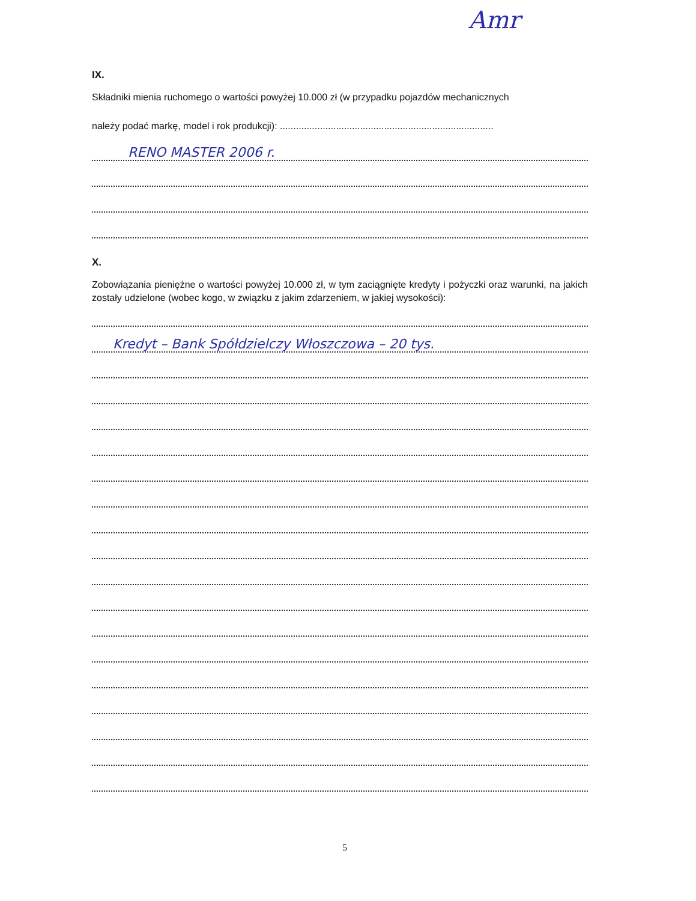Amr
IX.
Składniki mienia ruchomego o wartości powyżej 10.000 zł (w przypadku pojazdów mechanicznych
należy podać markę, model i rok produkcji): ................................................................................
RENO MASTER 2006 r.
X.
Zobowiązania pieniężne o wartości powyżej 10.000 zł, w tym zaciągnięte kredyty i pożyczki oraz warunki, na jakich zostały udzielone (wobec kogo, w związku z jakim zdarzeniem, w jakiej wysokości):
Kredyt – Bank Spółdzielczy Włoszczowa – 20 tys.
5